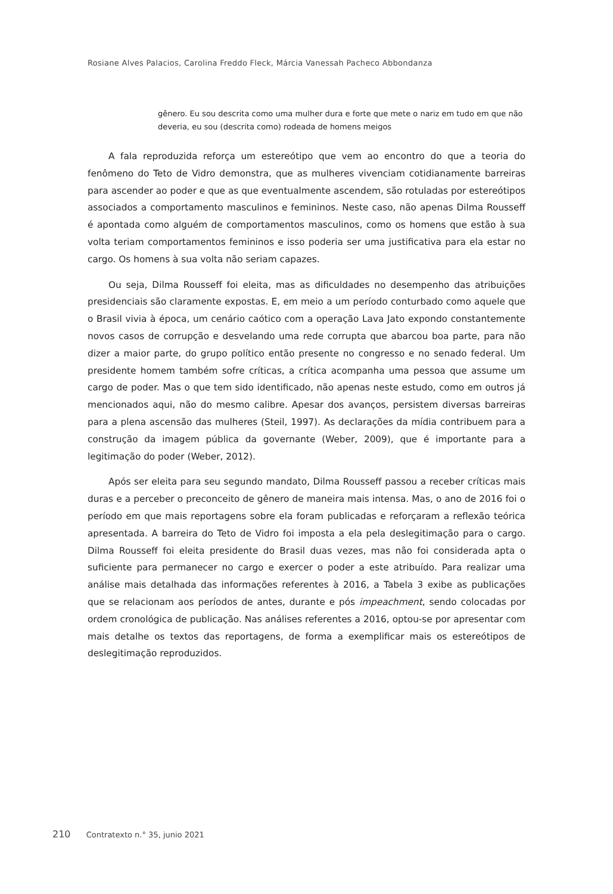Rosiane Alves Palacios, Carolina Freddo Fleck, Márcia Vanessah Pacheco Abbondanza
gênero. Eu sou descrita como uma mulher dura e forte que mete o nariz em tudo em que não deveria, eu sou (descrita como) rodeada de homens meigos
A fala reproduzida reforça um estereótipo que vem ao encontro do que a teoria do fenômeno do Teto de Vidro demonstra, que as mulheres vivenciam cotidianamente barreiras para ascender ao poder e que as que eventualmente ascendem, são rotuladas por estereótipos associados a comportamento masculinos e femininos. Neste caso, não apenas Dilma Rousseff é apontada como alguém de comportamentos masculinos, como os homens que estão à sua volta teriam comportamentos femininos e isso poderia ser uma justificativa para ela estar no cargo. Os homens à sua volta não seriam capazes.
Ou seja, Dilma Rousseff foi eleita, mas as dificuldades no desempenho das atribuições presidenciais são claramente expostas. E, em meio a um período conturbado como aquele que o Brasil vivia à época, um cenário caótico com a operação Lava Jato expondo constantemente novos casos de corrupção e desvelando uma rede corrupta que abarcou boa parte, para não dizer a maior parte, do grupo político então presente no congresso e no senado federal. Um presidente homem também sofre críticas, a crítica acompanha uma pessoa que assume um cargo de poder. Mas o que tem sido identificado, não apenas neste estudo, como em outros já mencionados aqui, não do mesmo calibre. Apesar dos avanços, persistem diversas barreiras para a plena ascensão das mulheres (Steil, 1997). As declarações da mídia contribuem para a construção da imagem pública da governante (Weber, 2009), que é importante para a legitimação do poder (Weber, 2012).
Após ser eleita para seu segundo mandato, Dilma Rousseff passou a receber críticas mais duras e a perceber o preconceito de gênero de maneira mais intensa. Mas, o ano de 2016 foi o período em que mais reportagens sobre ela foram publicadas e reforçaram a reflexão teórica apresentada. A barreira do Teto de Vidro foi imposta a ela pela deslegitimação para o cargo. Dilma Rousseff foi eleita presidente do Brasil duas vezes, mas não foi considerada apta o suficiente para permanecer no cargo e exercer o poder a este atribuído. Para realizar uma análise mais detalhada das informações referentes à 2016, a Tabela 3 exibe as publicações que se relacionam aos períodos de antes, durante e pós impeachment, sendo colocadas por ordem cronológica de publicação. Nas análises referentes a 2016, optou-se por apresentar com mais detalhe os textos das reportagens, de forma a exemplificar mais os estereótipos de deslegitimação reproduzidos.
210 Contratexto n.° 35, junio 2021